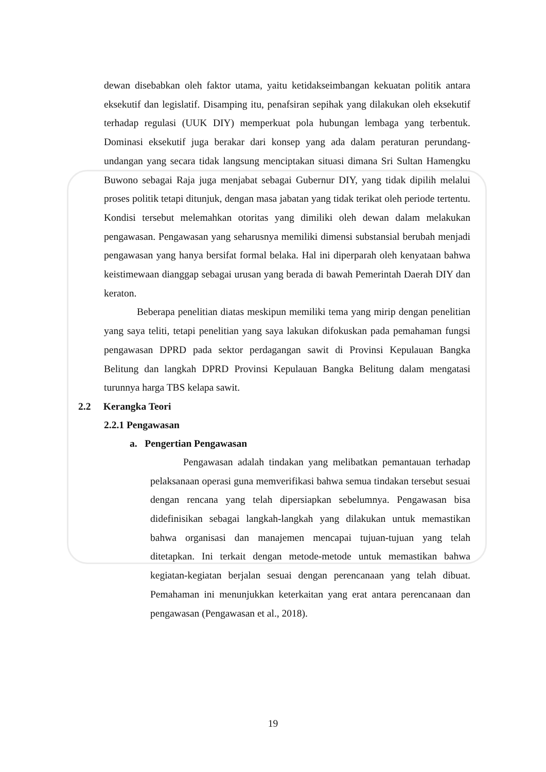dewan disebabkan oleh faktor utama, yaitu ketidakseimbangan kekuatan politik antara eksekutif dan legislatif. Disamping itu, penafsiran sepihak yang dilakukan oleh eksekutif terhadap regulasi (UUK DIY) memperkuat pola hubungan lembaga yang terbentuk. Dominasi eksekutif juga berakar dari konsep yang ada dalam peraturan perundang-undangan yang secara tidak langsung menciptakan situasi dimana Sri Sultan Hamengku Buwono sebagai Raja juga menjabat sebagai Gubernur DIY, yang tidak dipilih melalui proses politik tetapi ditunjuk, dengan masa jabatan yang tidak terikat oleh periode tertentu. Kondisi tersebut melemahkan otoritas yang dimiliki oleh dewan dalam melakukan pengawasan. Pengawasan yang seharusnya memiliki dimensi substansial berubah menjadi pengawasan yang hanya bersifat formal belaka. Hal ini diperparah oleh kenyataan bahwa keistimewaan dianggap sebagai urusan yang berada di bawah Pemerintah Daerah DIY dan keraton.
Beberapa penelitian diatas meskipun memiliki tema yang mirip dengan penelitian yang saya teliti, tetapi penelitian yang saya lakukan difokuskan pada pemahaman fungsi pengawasan DPRD pada sektor perdagangan sawit di Provinsi Kepulauan Bangka Belitung dan langkah DPRD Provinsi Kepulauan Bangka Belitung dalam mengatasi turunnya harga TBS kelapa sawit.
2.2 Kerangka Teori
2.2.1 Pengawasan
a. Pengertian Pengawasan
Pengawasan adalah tindakan yang melibatkan pemantauan terhadap pelaksanaan operasi guna memverifikasi bahwa semua tindakan tersebut sesuai dengan rencana yang telah dipersiapkan sebelumnya. Pengawasan bisa didefinisikan sebagai langkah-langkah yang dilakukan untuk memastikan bahwa organisasi dan manajemen mencapai tujuan-tujuan yang telah ditetapkan. Ini terkait dengan metode-metode untuk memastikan bahwa kegiatan-kegiatan berjalan sesuai dengan perencanaan yang telah dibuat. Pemahaman ini menunjukkan keterkaitan yang erat antara perencanaan dan pengawasan (Pengawasan et al., 2018).
19